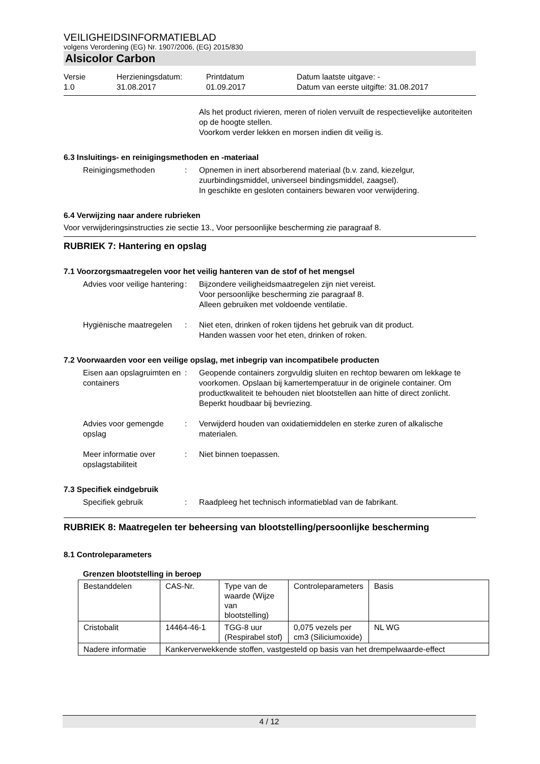VEILIGHEIDSINFORMATIEBLAD
volgens Verordening (EG) Nr. 1907/2006, (EG) 2015/830
Alsicolor Carbon
Versie
1.0
Herzieningsdatum:
31.08.2017
Printdatum
01.09.2017
Datum laatste uitgave: -
Datum van eerste uitgifte: 31.08.2017
Als het product rivieren, meren of riolen vervuilt de respectievelijke autoriteiten op de hoogte stellen.
Voorkom verder lekken en morsen indien dit veilig is.
6.3 Insluitings- en reinigingsmethoden en -materiaal
Reinigingsmethoden : Opnemen in inert absorberend materiaal (b.v. zand, kiezelgur, zuurbindingsmiddel, universeel bindingsmiddel, zaagsel).
In geschikte en gesloten containers bewaren voor verwijdering.
6.4 Verwijzing naar andere rubrieken
Voor verwijderingsinstructies zie sectie 13., Voor persoonlijke bescherming zie paragraaf 8.
RUBRIEK 7: Hantering en opslag
7.1 Voorzorgsmaatregelen voor het veilig hanteren van de stof of het mengsel
Advies voor veilige hantering
: Bijzondere veiligheidsmaatregelen zijn niet vereist.
Voor persoonlijke bescherming zie paragraaf 8.
Alleen gebruiken met voldoende ventilatie.
Hygiënische maatregelen : Niet eten, drinken of roken tijdens het gebruik van dit product.
Handen wassen voor het eten, drinken of roken.
7.2 Voorwaarden voor een veilige opslag, met inbegrip van incompatibele producten
Eisen aan opslagruimten en containers
: Geopende containers zorgvuldig sluiten en rechtop bewaren om lekkage te voorkomen. Opslaan bij kamertemperatuur in de originele container. Om productkwaliteit te behouden niet blootstellen aan hitte of direct zonlicht. Beperkt houdbaar bij bevriezing.
Advies voor gemengde opslag
: Verwijderd houden van oxidatiemiddelen en sterke zuren of alkalische materialen.
Meer informatie over opslagstabiliteit
: Niet binnen toepassen.
7.3 Specifiek eindgebruik
Specifiek gebruik : Raadpleeg het technisch informatieblad van de fabrikant.
RUBRIEK 8: Maatregelen ter beheersing van blootstelling/persoonlijke bescherming
8.1 Controleparameters
Grenzen blootstelling in beroep
| Bestanddelen | CAS-Nr. | Type van de waarde (Wijze van blootstelling) | Controleparameters | Basis |
| Cristobalit | 14464-46-1 | TGG-8 uur (Respirabel stof) | 0,075 vezels per cm3 (Siliciumoxide) | NL WG |
| Nadere informatie | Kankerverwekkende stoffen, vastgesteld op basis van het drempelwaarde-effect | | | |
4 / 12